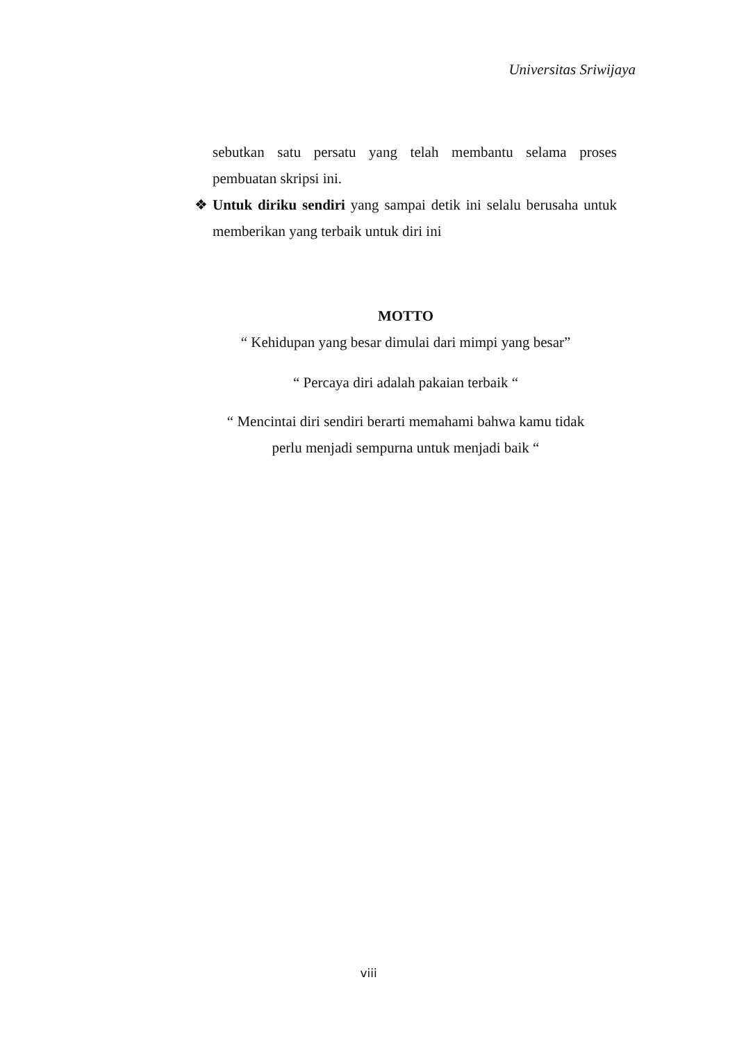Universitas Sriwijaya
sebutkan satu persatu yang telah membantu selama proses pembuatan skripsi ini.
❖ Untuk diriku sendiri yang sampai detik ini selalu berusaha untuk memberikan yang terbaik untuk diri ini
MOTTO
“ Kehidupan yang besar dimulai dari mimpi yang besar”
“ Percaya diri adalah pakaian terbaik “
“ Mencintai diri sendiri berarti memahami bahwa kamu tidak
perlu menjadi sempurna untuk menjadi baik “
viii